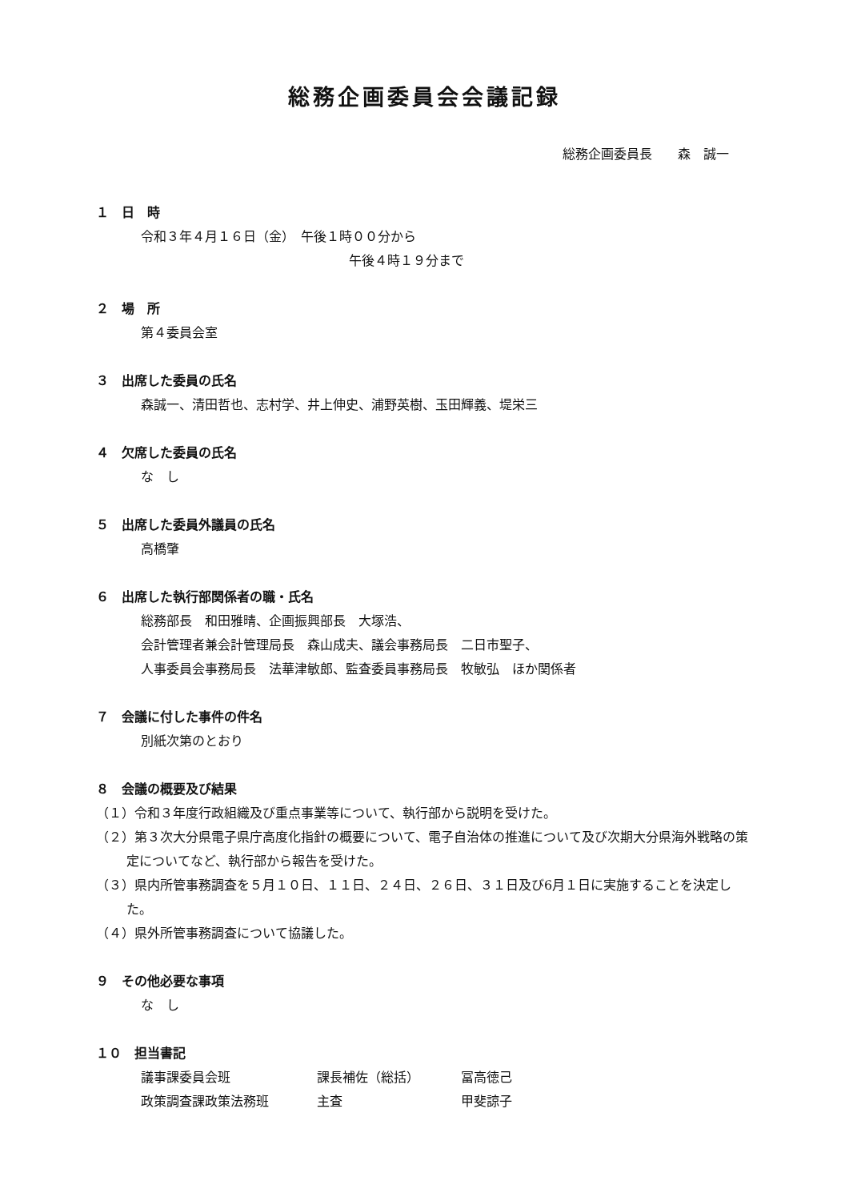総務企画委員会会議記録
総務企画委員長　　森　誠一
１　日　時
令和３年４月１６日（金）　午後１時００分から
午後４時１９分まで
２　場　所
第４委員会室
３　出席した委員の氏名
森誠一、清田哲也、志村学、井上伸史、浦野英樹、玉田輝義、堤栄三
４　欠席した委員の氏名
な　し
５　出席した委員外議員の氏名
高橋肇
６　出席した執行部関係者の職・氏名
総務部長　和田雅晴、企画振興部長　大塚浩、
会計管理者兼会計管理局長　森山成夫、議会事務局長　二日市聖子、
人事委員会事務局長　法華津敏郎、監査委員事務局長　牧敏弘　ほか関係者
７　会議に付した事件の件名
別紙次第のとおり
８　会議の概要及び結果
（１）令和３年度行政組織及び重点事業等について、執行部から説明を受けた。
（２）第３次大分県電子県庁高度化指針の概要について、電子自治体の推進について及び次期大分県海外戦略の策定についてなど、執行部から報告を受けた。
（３）県内所管事務調査を５月１０日、１１日、２４日、２６日、３１日及び6月１日に実施することを決定した。
（４）県外所管事務調査について協議した。
９　その他必要な事項
な　し
１０　担当書記
| 議事課委員会班 | 課長補佐（総括） | 冨高徳己 |
| 政策調査課政策法務班 | 主査 | 甲斐諒子 |